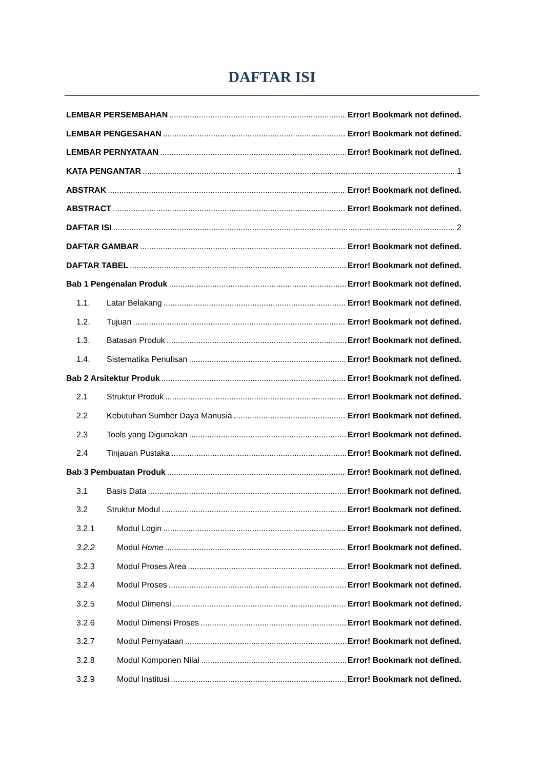DAFTAR ISI
LEMBAR PERSEMBAHAN Error! Bookmark not defined.
LEMBAR PENGESAHAN Error! Bookmark not defined.
LEMBAR PERNYATAAN Error! Bookmark not defined.
KATA PENGANTAR 1
ABSTRAK Error! Bookmark not defined.
ABSTRACT Error! Bookmark not defined.
DAFTAR ISI 2
DAFTAR GAMBAR Error! Bookmark not defined.
DAFTAR TABEL Error! Bookmark not defined.
Bab 1 Pengenalan Produk Error! Bookmark not defined.
1.1. Latar Belakang Error! Bookmark not defined.
1.2. Tujuan Error! Bookmark not defined.
1.3. Batasan Produk Error! Bookmark not defined.
1.4. Sistematika Penulisan Error! Bookmark not defined.
Bab 2 Arsitektur Produk Error! Bookmark not defined.
2.1 Struktur Produk Error! Bookmark not defined.
2.2 Kebutuhan Sumber Daya Manusia Error! Bookmark not defined.
2.3 Tools yang Digunakan Error! Bookmark not defined.
2.4 Tinjauan Pustaka Error! Bookmark not defined.
Bab 3 Pembuatan Produk Error! Bookmark not defined.
3.1 Basis Data Error! Bookmark not defined.
3.2 Struktur Modul Error! Bookmark not defined.
3.2.1 Modul Login Error! Bookmark not defined.
3.2.2 Modul Home Error! Bookmark not defined.
3.2.3 Modul Proses Area Error! Bookmark not defined.
3.2.4 Modul Proses Error! Bookmark not defined.
3.2.5 Modul Dimensi Error! Bookmark not defined.
3.2.6 Modul Dimensi Proses Error! Bookmark not defined.
3.2.7 Modul Pernyataan Error! Bookmark not defined.
3.2.8 Modul Komponen Nilai Error! Bookmark not defined.
3.2.9 Modul Institusi Error! Bookmark not defined.